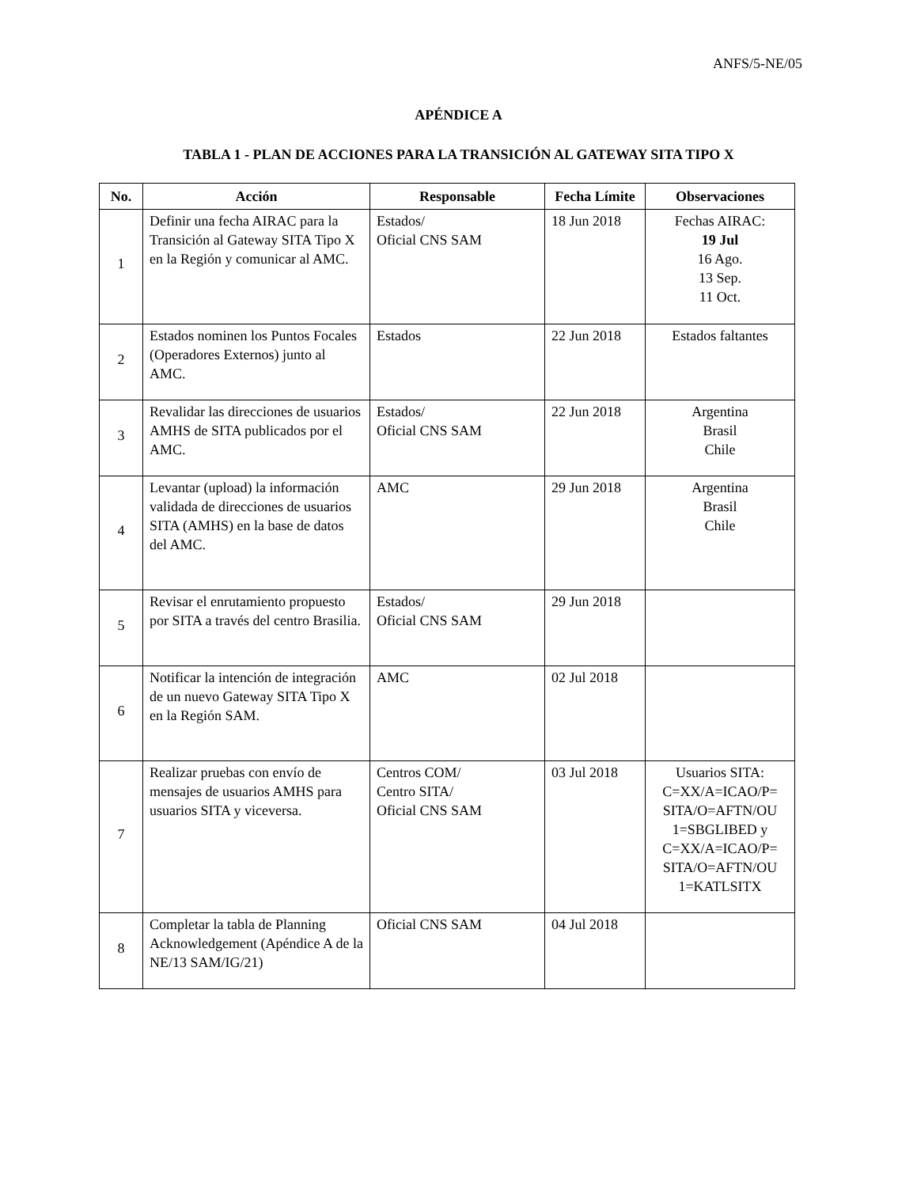ANFS/5-NE/05
APÉNDICE A
TABLA 1 - PLAN DE ACCIONES PARA LA TRANSICIÓN AL GATEWAY SITA TIPO X
| No. | Acción | Responsable | Fecha Límite | Observaciones |
| --- | --- | --- | --- | --- |
| 1 | Definir una fecha AIRAC para la Transición al Gateway SITA Tipo X en la Región y comunicar al AMC. | Estados/ Oficial CNS SAM | 18 Jun 2018 | Fechas AIRAC: 19 Jul 16 Ago. 13 Sep. 11 Oct. |
| 2 | Estados nominen los Puntos Focales (Operadores Externos) junto al AMC. | Estados | 22 Jun 2018 | Estados faltantes |
| 3 | Revalidar las direcciones de usuarios AMHS de SITA publicados por el AMC. | Estados/ Oficial CNS SAM | 22 Jun 2018 | Argentina Brasil Chile |
| 4 | Levantar (upload) la información validada de direcciones de usuarios SITA (AMHS) en la base de datos del AMC. | AMC | 29 Jun 2018 | Argentina Brasil Chile |
| 5 | Revisar el enrutamiento propuesto por SITA a través del centro Brasilia. | Estados/ Oficial CNS SAM | 29 Jun 2018 | |
| 6 | Notificar la intención de integración de un nuevo Gateway SITA Tipo X en la Región SAM. | AMC | 02 Jul 2018 | |
| 7 | Realizar pruebas con envío de mensajes de usuarios AMHS para usuarios SITA y viceversa. | Centros COM/ Centro SITA/ Oficial CNS SAM | 03 Jul 2018 | Usuarios SITA: C=XX/A=ICAO/P= SITA/O=AFTN/OU 1=SBGLIBED y C=XX/A=ICAO/P= SITA/O=AFTN/OU 1=KATLSITX |
| 8 | Completar la tabla de Planning Acknowledgement (Apéndice A de la NE/13 SAM/IG/21) | Oficial CNS SAM | 04 Jul 2018 | |